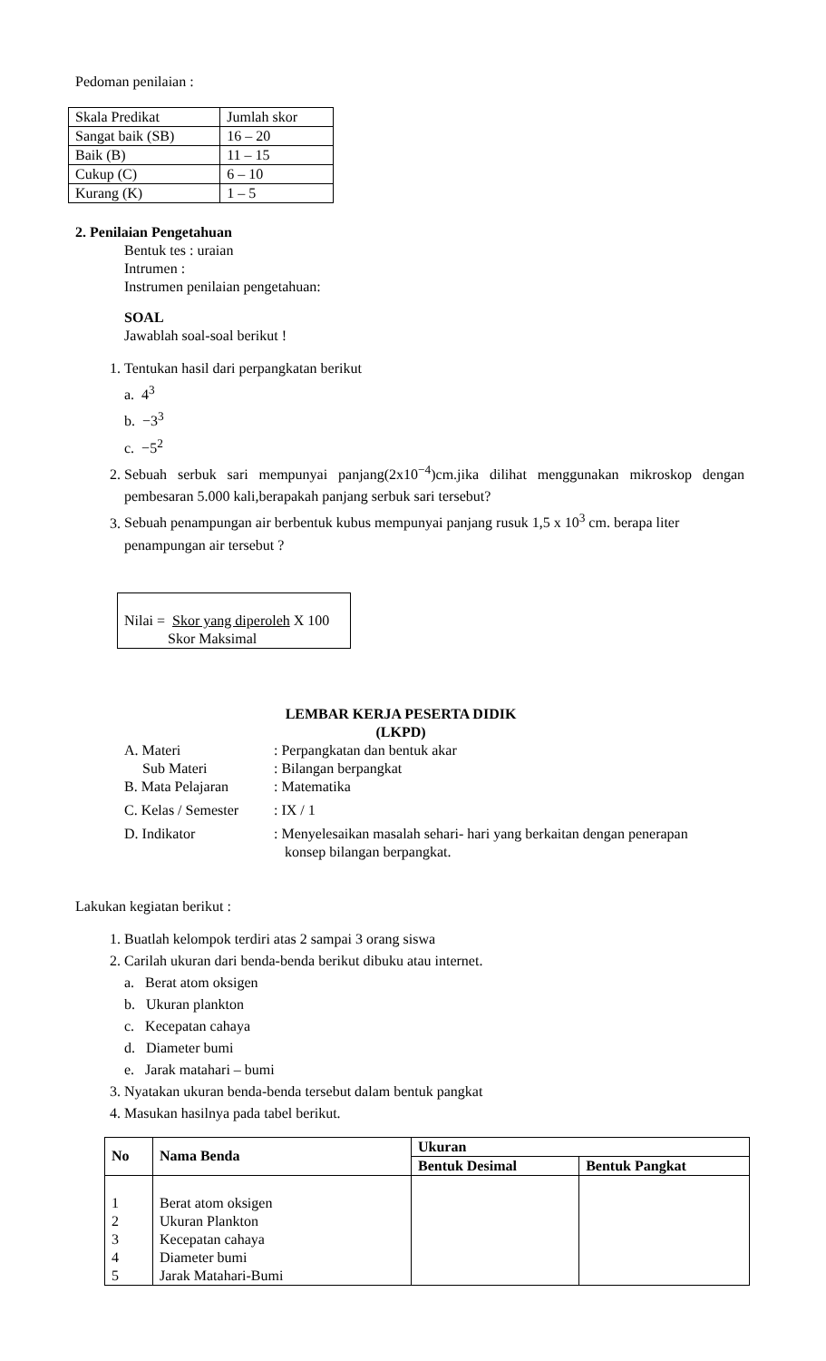Pedoman penilaian :
| Skala Predikat | Jumlah skor |
| Sangat baik (SB) | 16 – 20 |
| Baik (B) | 11 – 15 |
| Cukup (C) | 6 – 10 |
| Kurang (K) | 1 – 5 |
2. Penilaian Pengetahuan
Bentuk tes : uraian
Intrumen :
Instrumen penilaian pengetahuan:
SOAL
Jawablah soal-soal berikut !
1. Tentukan hasil dari perpangkatan berikut
a. 4<sup>3</sup>
b. −3<sup>3</sup>
c. −5<sup>2</sup>
2. Sebuah serbuk sari mempunyai panjang(2x10<sup>−4</sup>)cm.jika dilihat menggunakan mikroskop dengan pembesaran 5.000 kali,berapakah panjang serbuk sari tersebut?
3. Sebuah penampungan air berbentuk kubus mempunyai panjang rusuk 1,5 x 10<sup>3</sup> cm. berapa liter penampungan air tersebut ?
Nilai = Skor yang diperoleh X 100
Skor Maksimal
LEMBAR KERJA PESERTA DIDIK
(LKPD)
A. Materi: Perpangkatan dan bentuk akar
Sub Materi: Bilangan berpangkat
B. Mata Pelajaran: Matematika
C. Kelas / Semester: IX / 1
D. Indikator: Menyelesaikan masalah sehari- hari yang berkaitan dengan penerapan
konsep bilangan berpangkat.
Lakukan kegiatan berikut :
1. Buatlah kelompok terdiri atas 2 sampai 3 orang siswa
2. Carilah ukuran dari benda-benda berikut dibuku atau internet.
a. Berat atom oksigen
b. Ukuran plankton
c. Kecepatan cahaya
d. Diameter bumi
e. Jarak matahari – bumi
3. Nyatakan ukuran benda-benda tersebut dalam bentuk pangkat
4. Masukan hasilnya pada tabel berikut.
| No | Nama Benda | Ukuran | |
| --- | --- | --- | --- |
| | | Bentuk Desimal | Bentuk Pangkat |
| 1 2 3 4 5 | Berat atom oksigen Ukuran Plankton Kecepatan cahaya Diameter bumi Jarak Matahari-Bumi | | |